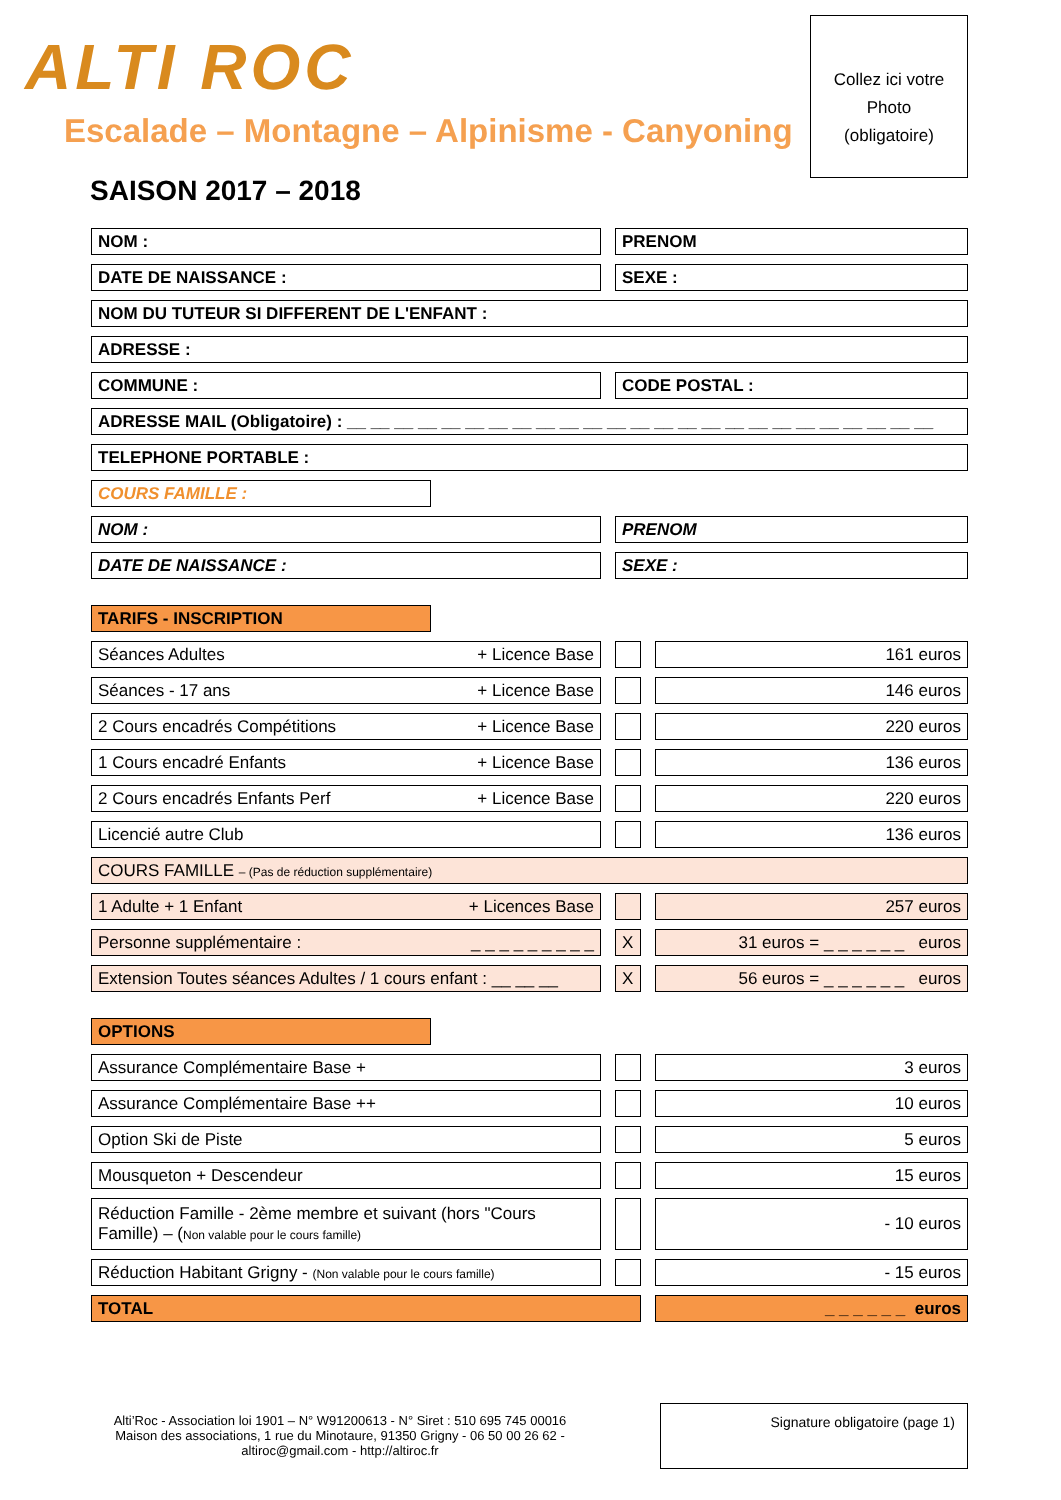ALTI ROC
Escalade – Montagne – Alpinisme - Canyoning
Collez ici votre
Photo
(obligatoire)
SAISON 2017 – 2018
| NOM : | | PRENOM |
| DATE DE NAISSANCE : | | SEXE : |
| NOM DU TUTEUR SI DIFFERENT DE L'ENFANT : | | |
| ADRESSE : | | |
| COMMUNE : | | CODE POSTAL : |
| ADRESSE MAIL (Obligatoire) : __ __ __ __ __ __ __ __ __ __ __ __ __ __ __ __ __ __ __ __ __ __ __ __ __ | | |
| TELEPHONE PORTABLE : | | |
| COURS FAMILLE : |
| NOM : | | PRENOM |
| DATE DE NAISSANCE : | | SEXE : |
| TARIFS - INSCRIPTION |
| Séances Adultes + Licence Base | | | | 161 euros |
| Séances - 17 ans + Licence Base | | | | 146 euros |
| 2 Cours encadrés Compétitions + Licence Base | | | | 220 euros |
| 1 Cours encadré Enfants + Licence Base | | | | 136 euros |
| 2 Cours encadrés Enfants Perf + Licence Base | | | | 220 euros |
| Licencié autre Club | | | | 136 euros |
| COURS FAMILLE – (Pas de réduction supplémentaire) | | | | |
| 1 Adulte + 1 Enfant + Licences Base | | | | 257 euros |
| Personne supplémentaire : _ _ _ _ _ _ _ _ _ | | X | | 31 euros = _ _ _ _ _ _ euros |
| Extension Toutes séances Adultes / 1 cours enfant : __ __ __ | | X | | 56 euros = _ _ _ _ _ _ euros |
| OPTIONS |
| Assurance Complémentaire Base + | | | | 3 euros |
| Assurance Complémentaire Base ++ | | | | 10 euros |
| Option Ski de Piste | | | | 5 euros |
| Mousqueton + Descendeur | | | | 15 euros |
| Réduction Famille - 2ème membre et suivant (hors "Cours Famille) – ( Non valable pour le cours famille) | | | | - 10 euros |
| Réduction Habitant Grigny - (Non valable pour le cours famille) | | | | - 15 euros |
| TOTAL | | | | _ _ _ _ _ _ euros |
Alti’Roc - Association loi 1901 – N° W91200613 - N° Siret : 510 695 745 00016
Maison des associations, 1 rue du Minotaure, 91350 Grigny - 06 50 00 26 62 -
altiroc@gmail.com - http://altiroc.fr
Signature obligatoire (page 1)